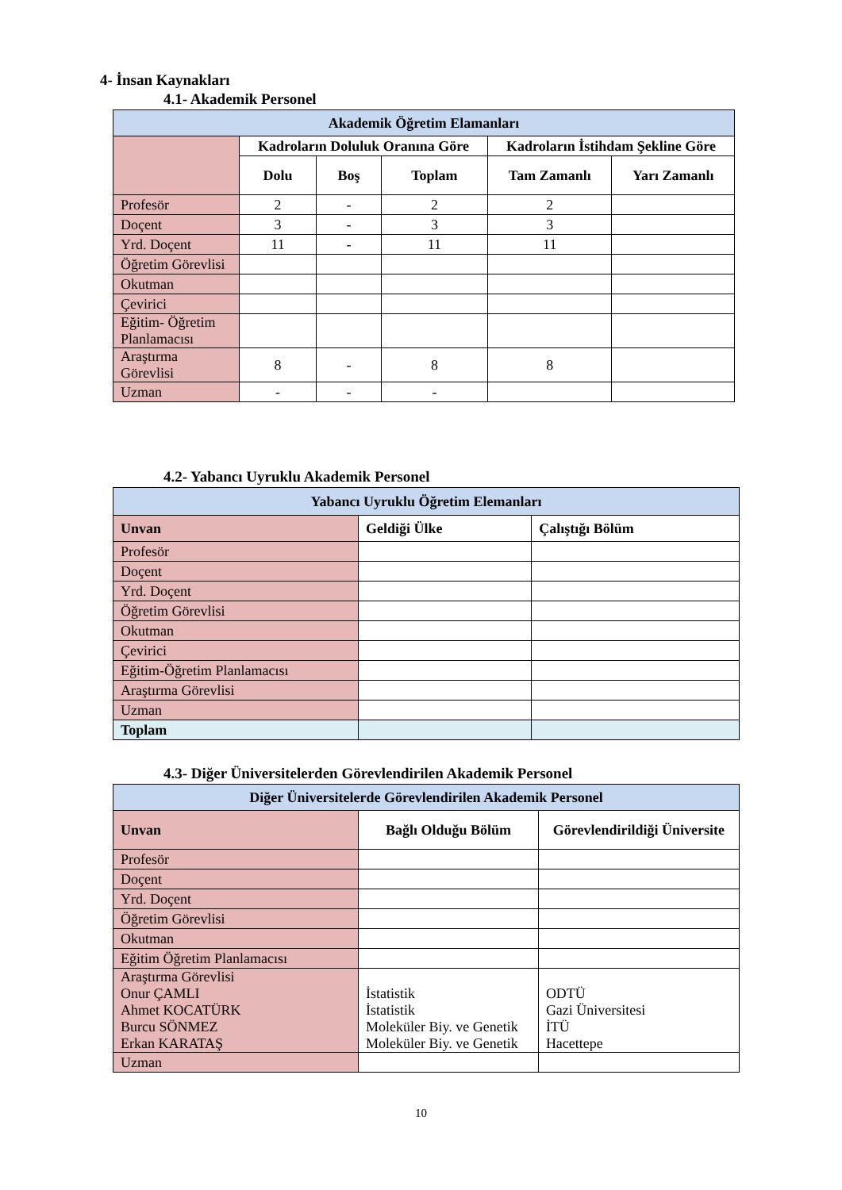4- İnsan Kaynakları
4.1- Akademik Personel
| Akademik Öğretim Elamanları | | | | | |
| --- | --- | --- | --- | --- | --- |
| | Kadroların Doluluk Oranına Göre | | | Kadroların İstihdam Şekline Göre | |
| | Dolu | Boş | Toplam | Tam Zamanlı | Yarı Zamanlı |
| Profesör | 2 | - | 2 | 2 | |
| Doçent | 3 | - | 3 | 3 | |
| Yrd. Doçent | 11 | - | 11 | 11 | |
| Öğretim Görevlisi | | | | | |
| Okutman | | | | | |
| Çevirici | | | | | |
| Eğitim- Öğretim Planlamacısı | | | | | |
| Araştırma Görevlisi | 8 | - | 8 | 8 | |
| Uzman | - | - | - | | |
4.2- Yabancı Uyruklu Akademik Personel
| Yabancı Uyruklu Öğretim Elemanları | | |
| --- | --- | --- |
| Unvan | Geldiği Ülke | Çalıştığı Bölüm |
| Profesör | | |
| Doçent | | |
| Yrd. Doçent | | |
| Öğretim Görevlisi | | |
| Okutman | | |
| Çevirici | | |
| Eğitim-Öğretim Planlamacısı | | |
| Araştırma Görevlisi | | |
| Uzman | | |
| Toplam | | |
4.3- Diğer Üniversitelerden Görevlendirilen Akademik Personel
| Diğer Üniversitelerde Görevlendirilen Akademik Personel | | |
| --- | --- | --- |
| Unvan | Bağlı Olduğu Bölüm | Görevlendirildiği Üniversite |
| Profesör | | |
| Doçent | | |
| Yrd. Doçent | | |
| Öğretim Görevlisi | | |
| Okutman | | |
| Eğitim Öğretim Planlamacısı | | |
| Araştırma Görevlisi Onur ÇAMLI Ahmet KOCATÜRK Burcu SÖNMEZ Erkan KARATAŞ | İstatistik İstatistik Moleküler Biy. ve Genetik Moleküler Biy. ve Genetik | ODTÜ Gazi Üniversitesi İTÜ Hacettepe |
| Uzman | | |
10